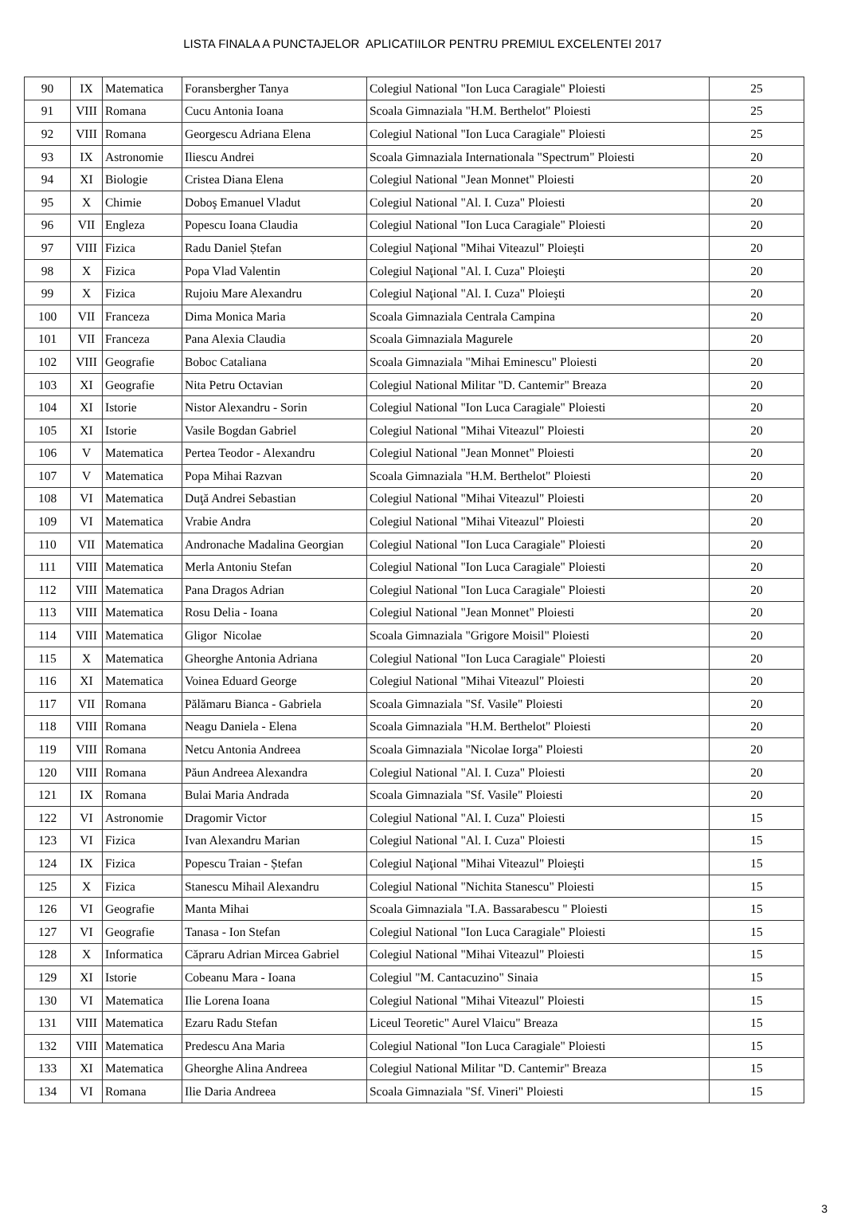LISTA FINALA A PUNCTAJELOR APLICATIILOR PENTRU PREMIUL EXCELENTEI 2017
| 90 | IX | Matematica | Foransbergher Tanya | Colegiul National "Ion Luca Caragiale" Ploiesti | 25 |
| 91 | VIII | Romana | Cucu Antonia Ioana | Scoala Gimnaziala "H.M. Berthelot" Ploiesti | 25 |
| 92 | VIII | Romana | Georgescu Adriana Elena | Colegiul National "Ion Luca Caragiale" Ploiesti | 25 |
| 93 | IX | Astronomie | Iliescu Andrei | Scoala Gimnaziala Internationala "Spectrum" Ploiesti | 20 |
| 94 | XI | Biologie | Cristea Diana Elena | Colegiul National "Jean Monnet" Ploiesti | 20 |
| 95 | X | Chimie | Doboş Emanuel Vladut | Colegiul National "Al. I. Cuza" Ploiesti | 20 |
| 96 | VII | Engleza | Popescu Ioana Claudia | Colegiul National "Ion Luca Caragiale" Ploiesti | 20 |
| 97 | VIII | Fizica | Radu Daniel Ștefan | Colegiul Naţional "Mihai Viteazul" Ploieşti | 20 |
| 98 | X | Fizica | Popa Vlad Valentin | Colegiul Naţional "Al. I. Cuza" Ploieşti | 20 |
| 99 | X | Fizica | Rujoiu Mare Alexandru | Colegiul Naţional "Al. I. Cuza" Ploieşti | 20 |
| 100 | VII | Franceza | Dima Monica Maria | Scoala Gimnaziala Centrala Campina | 20 |
| 101 | VII | Franceza | Pana Alexia Claudia | Scoala Gimnaziala Magurele | 20 |
| 102 | VIII | Geografie | Boboc Cataliana | Scoala Gimnaziala "Mihai Eminescu" Ploiesti | 20 |
| 103 | XI | Geografie | Nita Petru Octavian | Colegiul National Militar "D. Cantemir" Breaza | 20 |
| 104 | XI | Istorie | Nistor Alexandru - Sorin | Colegiul National "Ion Luca Caragiale" Ploiesti | 20 |
| 105 | XI | Istorie | Vasile Bogdan Gabriel | Colegiul National "Mihai Viteazul" Ploiesti | 20 |
| 106 | V | Matematica | Pertea Teodor - Alexandru | Colegiul National "Jean Monnet" Ploiesti | 20 |
| 107 | V | Matematica | Popa Mihai Razvan | Scoala Gimnaziala "H.M. Berthelot" Ploiesti | 20 |
| 108 | VI | Matematica | Duţă Andrei Sebastian | Colegiul National "Mihai Viteazul" Ploiesti | 20 |
| 109 | VI | Matematica | Vrabie Andra | Colegiul National "Mihai Viteazul" Ploiesti | 20 |
| 110 | VII | Matematica | Andronache Madalina Georgian | Colegiul National "Ion Luca Caragiale" Ploiesti | 20 |
| 111 | VIII | Matematica | Merla Antoniu Stefan | Colegiul National "Ion Luca Caragiale" Ploiesti | 20 |
| 112 | VIII | Matematica | Pana Dragos Adrian | Colegiul National "Ion Luca Caragiale" Ploiesti | 20 |
| 113 | VIII | Matematica | Rosu Delia - Ioana | Colegiul National "Jean Monnet" Ploiesti | 20 |
| 114 | VIII | Matematica | Gligor Nicolae | Scoala Gimnaziala "Grigore Moisil" Ploiesti | 20 |
| 115 | X | Matematica | Gheorghe Antonia Adriana | Colegiul National "Ion Luca Caragiale" Ploiesti | 20 |
| 116 | XI | Matematica | Voinea Eduard George | Colegiul National "Mihai Viteazul" Ploiesti | 20 |
| 117 | VII | Romana | Pălămaru Bianca - Gabriela | Scoala Gimnaziala "Sf. Vasile" Ploiesti | 20 |
| 118 | VIII | Romana | Neagu Daniela - Elena | Scoala Gimnaziala "H.M. Berthelot" Ploiesti | 20 |
| 119 | VIII | Romana | Netcu Antonia Andreea | Scoala Gimnaziala "Nicolae Iorga" Ploiesti | 20 |
| 120 | VIII | Romana | Păun Andreea Alexandra | Colegiul National "Al. I. Cuza" Ploiesti | 20 |
| 121 | IX | Romana | Bulai Maria Andrada | Scoala Gimnaziala "Sf. Vasile" Ploiesti | 20 |
| 122 | VI | Astronomie | Dragomir Victor | Colegiul National "Al. I. Cuza" Ploiesti | 15 |
| 123 | VI | Fizica | Ivan Alexandru Marian | Colegiul National "Al. I. Cuza" Ploiesti | 15 |
| 124 | IX | Fizica | Popescu Traian - Ștefan | Colegiul Naţional "Mihai Viteazul" Ploieşti | 15 |
| 125 | X | Fizica | Stanescu Mihail Alexandru | Colegiul National "Nichita Stanescu" Ploiesti | 15 |
| 126 | VI | Geografie | Manta Mihai | Scoala Gimnaziala "I.A. Bassarabescu " Ploiesti | 15 |
| 127 | VI | Geografie | Tanasa - Ion Stefan | Colegiul National "Ion Luca Caragiale" Ploiesti | 15 |
| 128 | X | Informatica | Căpraru Adrian Mircea Gabriel | Colegiul National "Mihai Viteazul" Ploiesti | 15 |
| 129 | XI | Istorie | Cobeanu Mara - Ioana | Colegiul "M. Cantacuzino" Sinaia | 15 |
| 130 | VI | Matematica | Ilie Lorena Ioana | Colegiul National "Mihai Viteazul" Ploiesti | 15 |
| 131 | VIII | Matematica | Ezaru Radu Stefan | Liceul Teoretic" Aurel Vlaicu" Breaza | 15 |
| 132 | VIII | Matematica | Predescu Ana Maria | Colegiul National "Ion Luca Caragiale" Ploiesti | 15 |
| 133 | XI | Matematica | Gheorghe Alina Andreea | Colegiul National Militar "D. Cantemir" Breaza | 15 |
| 134 | VI | Romana | Ilie Daria Andreea | Scoala Gimnaziala "Sf. Vineri" Ploiesti | 15 |
3